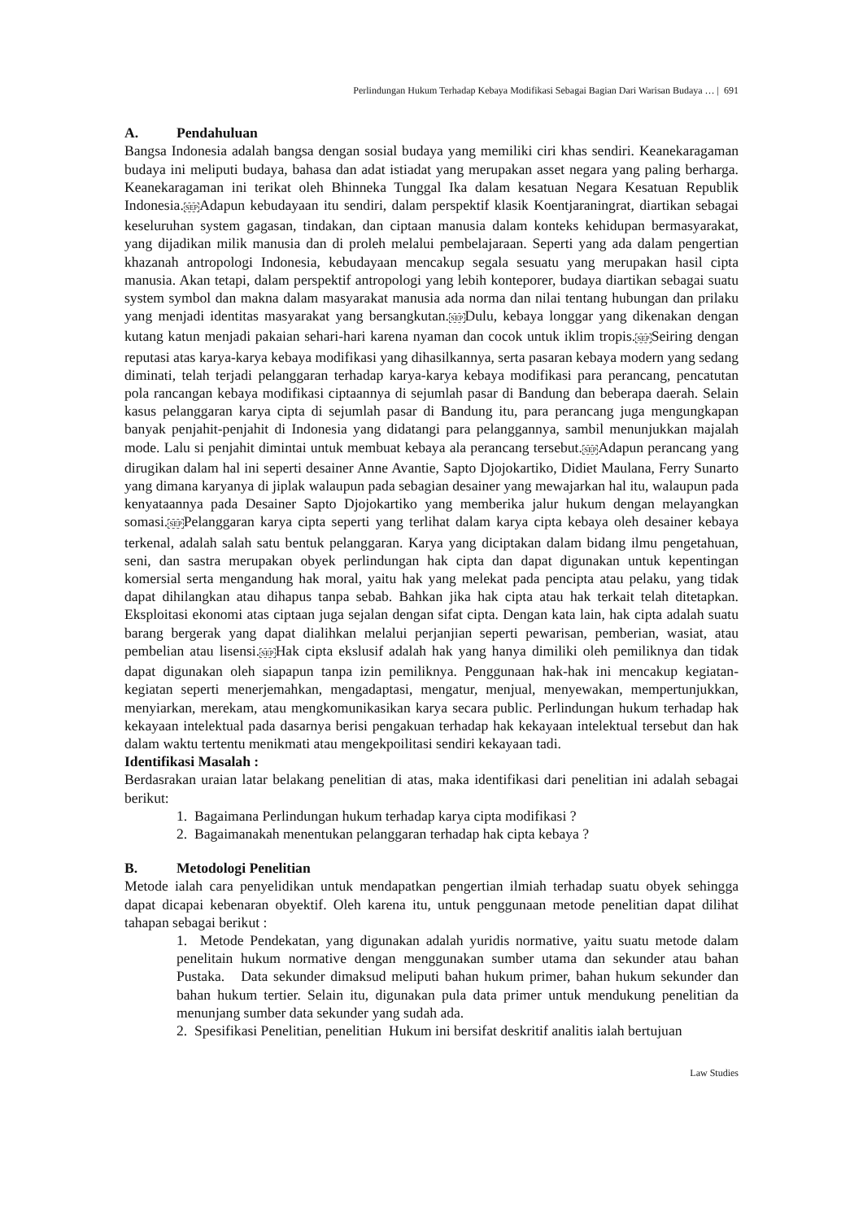Perlindungan Hukum Terhadap Kebaya Modifikasi Sebagai Bagian Dari Warisan Budaya … | 691
A. Pendahuluan
Bangsa Indonesia adalah bangsa dengan sosial budaya yang memiliki ciri khas sendiri. Keanekaragaman budaya ini meliputi budaya, bahasa dan adat istiadat yang merupakan asset negara yang paling berharga. Keanekaragaman ini terikat oleh Bhinneka Tunggal Ika dalam kesatuan Negara Kesatuan Republik Indonesia.SEPAdapun kebudayaan itu sendiri, dalam perspektif klasik Koentjaraningrat, diartikan sebagai keseluruhan system gagasan, tindakan, dan ciptaan manusia dalam konteks kehidupan bermasyarakat, yang dijadikan milik manusia dan di proleh melalui pembelajaraan. Seperti yang ada dalam pengertian khazanah antropologi Indonesia, kebudayaan mencakup segala sesuatu yang merupakan hasil cipta manusia. Akan tetapi, dalam perspektif antropologi yang lebih konteporer, budaya diartikan sebagai suatu system symbol dan makna dalam masyarakat manusia ada norma dan nilai tentang hubungan dan prilaku yang menjadi identitas masyarakat yang bersangkutan.SEPDulu, kebaya longgar yang dikenakan dengan kutang katun menjadi pakaian sehari-hari karena nyaman dan cocok untuk iklim tropis.SEPSeiring dengan reputasi atas karya-karya kebaya modifikasi yang dihasilkannya, serta pasaran kebaya modern yang sedang diminati, telah terjadi pelanggaran terhadap karya-karya kebaya modifikasi para perancang, pencatutan pola rancangan kebaya modifikasi ciptaannya di sejumlah pasar di Bandung dan beberapa daerah. Selain kasus pelanggaran karya cipta di sejumlah pasar di Bandung itu, para perancang juga mengungkapan banyak penjahit-penjahit di Indonesia yang didatangi para pelanggannya, sambil menunjukkan majalah mode. Lalu si penjahit dimintai untuk membuat kebaya ala perancang tersebut.SEPAdapun perancang yang dirugikan dalam hal ini seperti desainer Anne Avantie, Sapto Djojokartiko, Didiet Maulana, Ferry Sunarto yang dimana karyanya di jiplak walaupun pada sebagian desainer yang mewajarkan hal itu, walaupun pada kenyataannya pada Desainer Sapto Djojokartiko yang memberika jalur hukum dengan melayangkan somasi.SEPPelanggaran karya cipta seperti yang terlihat dalam karya cipta kebaya oleh desainer kebaya terkenal, adalah salah satu bentuk pelanggaran. Karya yang diciptakan dalam bidang ilmu pengetahuan, seni, dan sastra merupakan obyek perlindungan hak cipta dan dapat digunakan untuk kepentingan komersial serta mengandung hak moral, yaitu hak yang melekat pada pencipta atau pelaku, yang tidak dapat dihilangkan atau dihapus tanpa sebab. Bahkan jika hak cipta atau hak terkait telah ditetapkan. Eksploitasi ekonomi atas ciptaan juga sejalan dengan sifat cipta. Dengan kata lain, hak cipta adalah suatu barang bergerak yang dapat dialihkan melalui perjanjian seperti pewarisan, pemberian, wasiat, atau pembelian atau lisensi.SEPHak cipta ekslusif adalah hak yang hanya dimiliki oleh pemiliknya dan tidak dapat digunakan oleh siapapun tanpa izin pemiliknya. Penggunaan hak-hak ini mencakup kegiatan-kegiatan seperti menerjemahkan, mengadaptasi, mengatur, menjual, menyewakan, mempertunjukkan, menyiarkan, merekam, atau mengkomunikasikan karya secara public. Perlindungan hukum terhadap hak kekayaan intelektual pada dasarnya berisi pengakuan terhadap hak kekayaan intelektual tersebut dan hak dalam waktu tertentu menikmati atau mengekpoilitasi sendiri kekayaan tadi.
Identifikasi Masalah :
Berdasrakan uraian latar belakang penelitian di atas, maka identifikasi dari penelitian ini adalah sebagai berikut:
1. Bagaimana Perlindungan hukum terhadap karya cipta modifikasi ?
2. Bagaimanakah menentukan pelanggaran terhadap hak cipta kebaya ?
B. Metodologi Penelitian
Metode ialah cara penyelidikan untuk mendapatkan pengertian ilmiah terhadap suatu obyek sehingga dapat dicapai kebenaran obyektif. Oleh karena itu, untuk penggunaan metode penelitian dapat dilihat tahapan sebagai berikut :
1. Metode Pendekatan, yang digunakan adalah yuridis normative, yaitu suatu metode dalam penelitain hukum normative dengan menggunakan sumber utama dan sekunder atau bahan Pustaka. Data sekunder dimaksud meliputi bahan hukum primer, bahan hukum sekunder dan bahan hukum tertier. Selain itu, digunakan pula data primer untuk mendukung penelitian da menunjang sumber data sekunder yang sudah ada.
2. Spesifikasi Penelitian, penelitian Hukum ini bersifat deskritif analitis ialah bertujuan
Law Studies